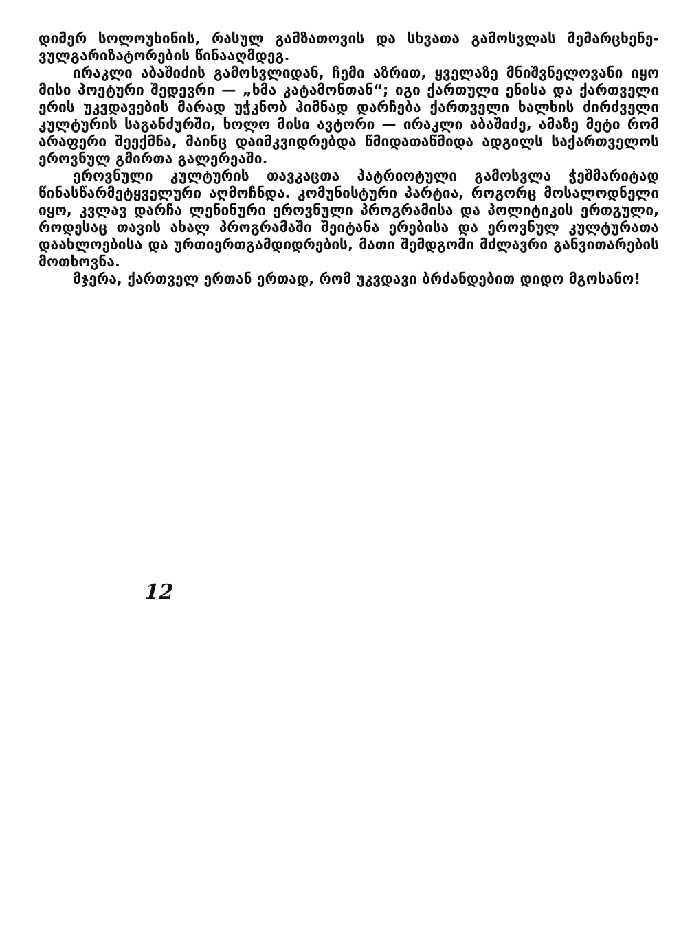დიმერ სოლოუხინის, რასულ გამზათოვის და სხვათა გამოსვლას მემარცხენე-ვულგარიზატორების წინააღმდეგ.
ირაკლი აბაშიძის გამოსვლიდან, ჩემი აზრით, ყველაზე მნიშვნელოვანი იყო მისი პოეტური შედევრი — „ხმა კატამონთან“; იგი ქართული ენისა და ქართველი ერის უკვდავების მარად უჭკნობ ჰიმნად დარჩება ქართველი ხალხის ძირძველი კულტურის საგანძურში, ხოლო მისი ავტორი — ირაკლი აბაშიძე, ამაზე მეტი რომ არაფერი შეექმნა, მაინც დაიმკვიდრებდა წმიდათაწმიდა ადგილს საქართველოს ეროვნულ გმირთა გალერეაში.
ეროვნული კულტურის თავკაცთა პატრიოტული გამოსვლა ჭეშმარიტად წინასწარმეტყველური აღმოჩნდა. კომუნისტური პარტია, როგორც მოსალოდნელი იყო, კვლავ დარჩა ლენინური ეროვნული პროგრამისა და პოლიტიკის ერთგული, როდესაც თავის ახალ პროგრამაში შეიტანა ერებისა და ეროვნულ კულტურათა დაახლოებისა და ურთიერთგამდიდრების, მათი შემდგომი მძლავრი განვითარების მოთხოვნა.
მჯერა, ქართველ ერთან ერთად, რომ უკვდავი ბრძანდებით დიდო მგოსანო!
12